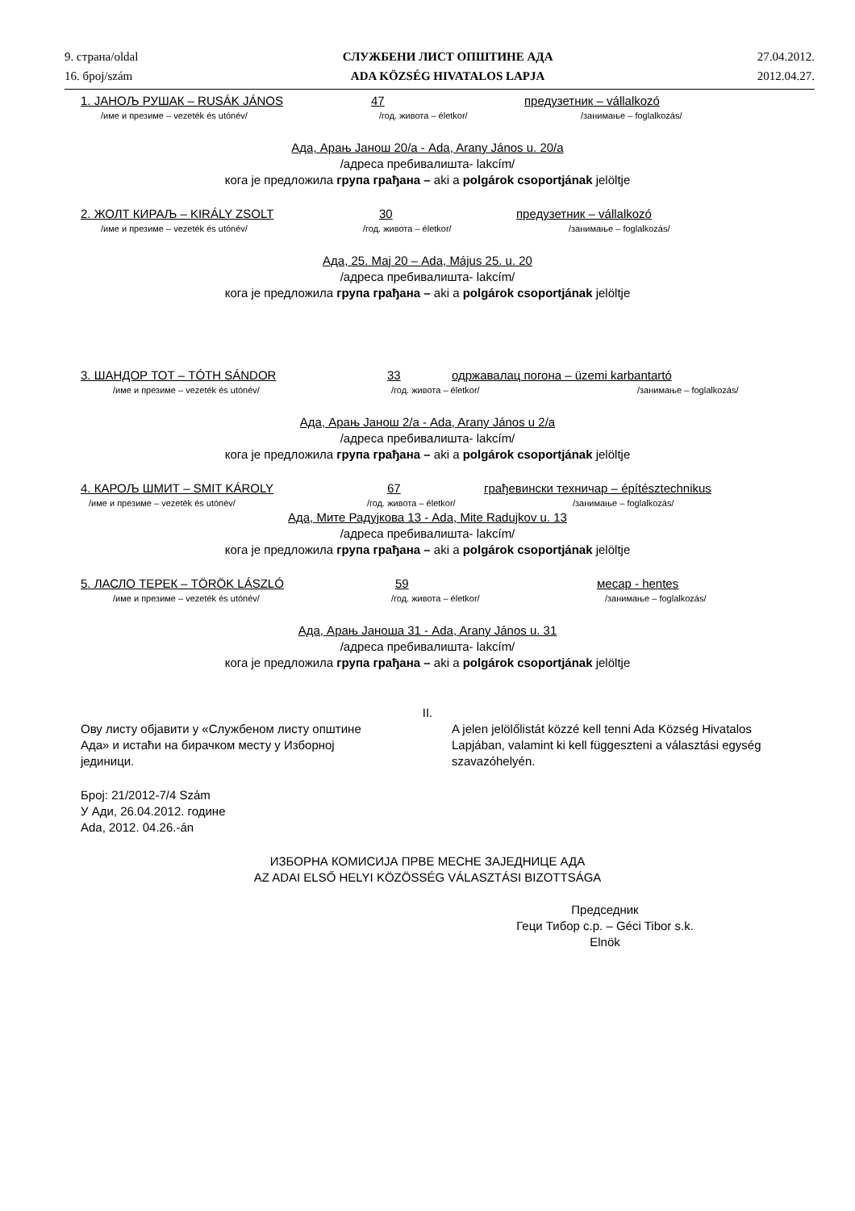9. страна/oldal
16. број/szám
СЛУЖБЕНИ ЛИСТ ОПШТИНЕ АДА
ADA KÖZSÉG HIVATALOS LAPJA
27.04.2012.
2012.04.27.
1. JAНОЉ РУШАК – RUSÁK JÁNOS 47 предузетник – vállalkozó
/име и презиме – vezeték és utónév/ /год. живота – életkor/ /занимање – foglalkozás/
Ада, Арањ Јанош 20/а - Ada, Arany János u. 20/a
/адреса пребивалишта- lakcím/
кога је предложила група грађана – aki a polgárok csoportjának jelöltje
2. ЖОЛТ КИРАЉ – KIRÁLY ZSOLT 30 предузетник – vállalkozó
/име и презиме – vezeték és utónév/ /год. живота – életkor/ /занимање – foglalkozás/
Ада, 25. Мај 20 – Ada, Május 25. u. 20
/адреса пребивалишта- lakcím/
кога је предложила група грађана – aki a polgárok csoportjának jelöltje
3. ШАНДОР ТОТ – TÓTH SÁNDOR 33 одржавалац погона – üzemi karbantartó
/име и презиме – vezeték és utónév/ /год. живота – életkor/ /занимање – foglalkozás/
Ада, Арањ Јанош 2/а - Ada, Arany János u 2/a
/адреса пребивалишта- lakcím/
кога је предложила група грађана – aki a polgárok csoportjának jelöltje
4. КАРОЉ ШМИТ – SMIT KÁROLY 67 грађевински техничар – építésztechnikus
/име и презиме – vezeték és utónév/ /год. живота – életkor/ /занимање – foglalkozás/
Ада, Мите Радујкова 13 - Ada, Mite Radujkov u. 13
/адреса пребивалишта- lakcím/
кога је предложила група грађана – aki a polgárok csoportjának jelöltje
5. ЛАСЛО ТЕРЕК – TÖRÖK LÁSZLÓ 59 месар - hentes
/име и презиме – vezeték és utónév/ /год. живота – életkor/ /занимање – foglalkozás/
Ада, Арањ Јаноша 31 - Ada, Arany János u. 31
/адреса пребивалишта- lakcím/
кога је предложила група грађана – aki a polgárok csoportjának jelöltje
II.
Ову листу објавити у «Службеном листу општине Ада» и истаћи на бирачком месту у Изборној јединици.
A jelen jelölőlistát közzé kell tenni Ada Község Hivatalos Lapjában, valamint ki kell függeszteni a választási egység szavazóhelyén.
Број: 21/2012-7/4 Szám
У Ади, 26.04.2012. године
Ada, 2012. 04.26.-án
ИЗБОРНА КОМИСИЈА ПРВЕ МЕСНЕ ЗАЈЕДНИЦЕ АДА
AZ ADAI ELSŐ HELYI KÖZÖSSÉG VÁLASZTÁSI BIZOTTSÁGA
Председник
Геци Тибор с.р. – Géci Tibor s.k.
Elnök